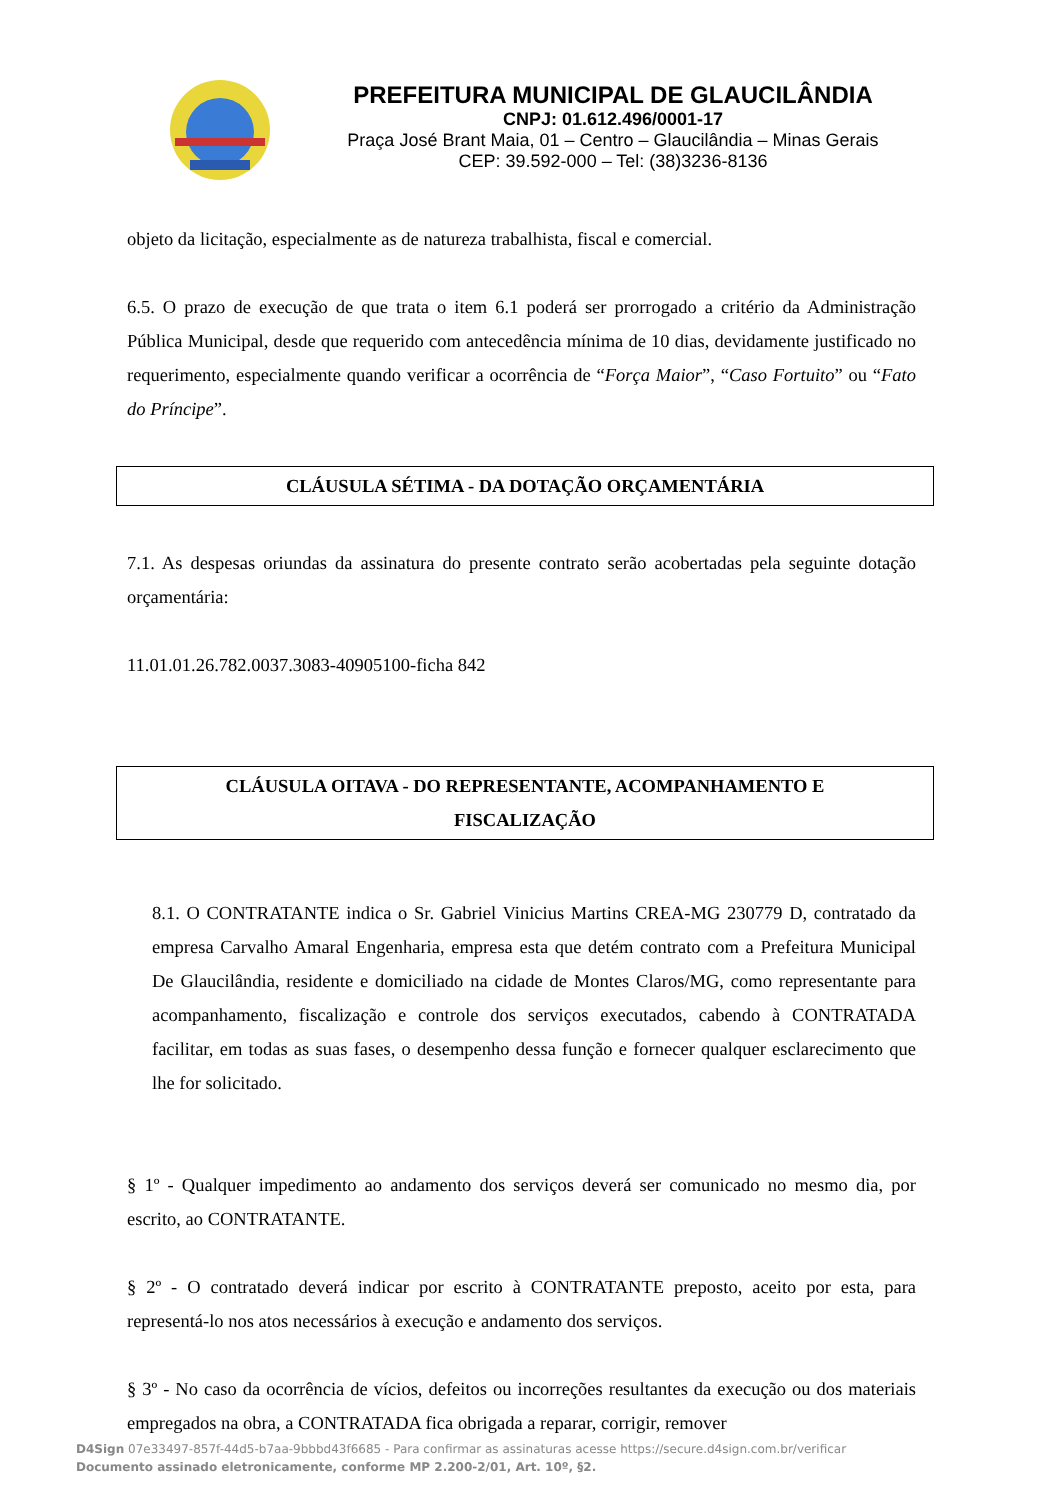PREFEITURA MUNICIPAL DE GLAUCILÂNDIA
CNPJ: 01.612.496/0001-17
Praça José Brant Maia, 01 – Centro – Glaucilândia – Minas Gerais
CEP: 39.592-000 – Tel: (38)3236-8136
objeto da licitação, especialmente as de natureza trabalhista, fiscal e comercial.
6.5. O prazo de execução de que trata o item 6.1 poderá ser prorrogado a critério da Administração Pública Municipal, desde que requerido com antecedência mínima de 10 dias, devidamente justificado no requerimento, especialmente quando verificar a ocorrência de “Força Maior”, “Caso Fortuito” ou “Fato do Príncipe”.
CLÁUSULA SÉTIMA - DA DOTAÇÃO ORÇAMENTÁRIA
7.1. As despesas oriundas da assinatura do presente contrato serão acobertadas pela seguinte dotação orçamentária:
11.01.01.26.782.0037.3083-40905100-ficha 842
CLÁUSULA OITAVA - DO REPRESENTANTE, ACOMPANHAMENTO E
FISCALIZAÇÃO
8.1. O CONTRATANTE indica o Sr. Gabriel Vinicius Martins CREA-MG 230779 D, contratado da empresa Carvalho Amaral Engenharia, empresa esta que detém contrato com a Prefeitura Municipal De Glaucilândia, residente e domiciliado na cidade de Montes Claros/MG, como representante para acompanhamento, fiscalização e controle dos serviços executados, cabendo à CONTRATADA facilitar, em todas as suas fases, o desempenho dessa função e fornecer qualquer esclarecimento que lhe for solicitado.
§ 1º - Qualquer impedimento ao andamento dos serviços deverá ser comunicado no mesmo dia, por escrito, ao CONTRATANTE.
§ 2º - O contratado deverá indicar por escrito à CONTRATANTE preposto, aceito por esta, para representá-lo nos atos necessários à execução e andamento dos serviços.
§ 3º - No caso da ocorrência de vícios, defeitos ou incorreções resultantes da execução ou dos materiais empregados na obra, a CONTRATADA fica obrigada a reparar, corrigir, remover
D4Sign 07e33497-857f-44d5-b7aa-9bbbd43f6685 - Para confirmar as assinaturas acesse https://secure.d4sign.com.br/verificar
Documento assinado eletronicamente, conforme MP 2.200-2/01, Art. 10º, §2.